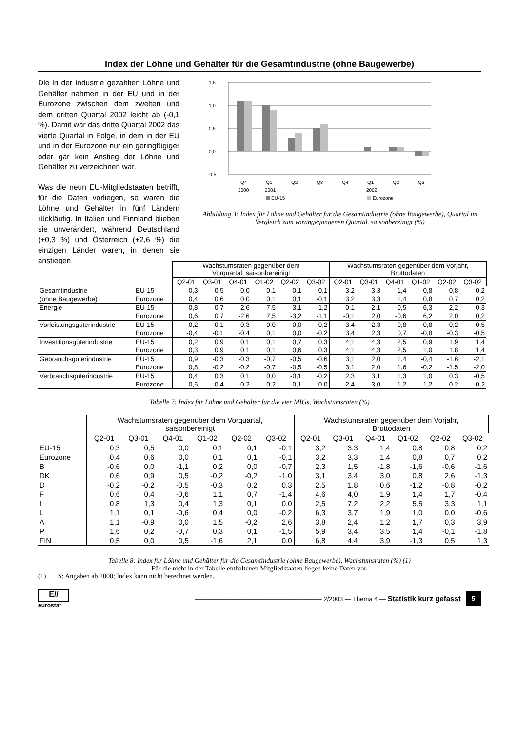Index der Löhne und Gehälter für die Gesamtindustrie (ohne Baugewerbe)
Die in der Industrie gezahlten Löhne und Gehälter nahmen in der EU und in der Eurozone zwischen dem zweiten und dem dritten Quartal 2002 leicht ab (-0,1 %). Damit war das dritte Quartal 2002 das vierte Quartal in Folge, in dem in der EU und in der Eurozone nur ein geringfügiger oder gar kein Anstieg der Löhne und Gehälter zu verzeichnen war.
Was die neun EU-Mitgliedstaaten betrifft, für die Daten vorliegen, so waren die Löhne und Gehälter in fünf Ländern rückläufig. In Italien und Finnland blieben sie unverändert, während Deutschland (+0,3 %) und Österreich (+2,6 %) die einzigen Länder waren, in denen sie anstiegen.
1,5
1,0
0,5
0,0
-0,5
Q4
Q1
Q2
Q3
Q4
Q1
Q2
Q3
2000
2001
2002
EU-15
Eurozone
Abbildung 3: Index für Löhne und Gehälter für die Gesamtindustrie (ohne Baugewerbe), Quartal im Vergleich zum vorangegangenen Quartal, saisonbereinigt (%)
| | | Wachstumsraten gegenüber dem Vorquartal, saisonbereinigt | | | | | | Wachstumsraten gegenüber dem Vorjahr, Bruttodaten | | | | | |
| | | Q2-01 | Q3-01 | Q4-01 | Q1-02 | Q2-02 | Q3-02 | Q2-01 | Q3-01 | Q4-01 | Q1-02 | Q2-02 | Q3-02 |
| Gesamtindustrie | EU-15 | 0,3 | 0,5 | 0,0 | 0,1 | 0,1 | -0,1 | 3,2 | 3,3 | 1,4 | 0,8 | 0,8 | 0,2 |
| (ohne Baugewerbe) | Eurozone | 0,4 | 0,6 | 0,0 | 0,1 | 0,1 | -0,1 | 3,2 | 3,3 | 1,4 | 0,8 | 0,7 | 0,2 |
| Energie | EU-15 | 0,8 | 0,7 | -2,6 | 7,5 | -3,1 | -1,2 | 0,1 | 2,1 | -0,5 | 6,3 | 2,2 | 0,3 |
| | Eurozone | 0,6 | 0,7 | -2,6 | 7,5 | -3,2 | -1,1 | -0,1 | 2,0 | -0,6 | 6,2 | 2,0 | 0,2 |
| Vorleistungsgüterindustrie | EU-15 | -0,2 | -0,1 | -0,3 | 0,0 | 0,0 | -0,2 | 3,4 | 2,3 | 0,8 | -0,8 | -0,2 | -0,5 |
| | Eurozone | -0,4 | -0,1 | -0,4 | 0,1 | 0,0 | -0,2 | 3,4 | 2,3 | 0,7 | -0,8 | -0,3 | -0,5 |
| Investitionsgüterindustrie | EU-15 | 0,2 | 0,9 | 0,1 | 0,1 | 0,7 | 0,3 | 4,1 | 4,3 | 2,5 | 0,9 | 1,9 | 1,4 |
| | Eurozone | 0,3 | 0,9 | 0,1 | 0,1 | 0,6 | 0,3 | 4,1 | 4,3 | 2,5 | 1,0 | 1,8 | 1,4 |
| Gebrauchsgüterindustrie | EU-15 | 0,9 | -0,3 | -0,3 | -0,7 | -0,5 | -0,6 | 3,1 | 2,0 | 1,4 | -0,4 | -1,6 | -2,1 |
| | Eurozone | 0,8 | -0,2 | -0,2 | -0,7 | -0,5 | -0,5 | 3,1 | 2,0 | 1,6 | -0,2 | -1,5 | -2,0 |
| Verbrauchsgüterindustrie | EU-15 | 0,4 | 0,3 | 0,1 | 0,0 | -0,1 | -0,2 | 2,3 | 3,1 | 1,3 | 1,0 | 0,3 | -0,5 |
| | Eurozone | 0,5 | 0,4 | -0,2 | 0,2 | -0,1 | 0,0 | 2,4 | 3,0 | 1,2 | 1,2 | 0,2 | -0,2 |
Tabelle 7: Index für Löhne und Gehälter für die vier MIGs, Wachstumsraten (%)
| | Wachstumsraten gegenüber dem Vorquartal, saisonbereinigt | | | | | | Wachstumsraten gegenüber dem Vorjahr, Bruttodaten | | | | | |
| | Q2-01 | Q3-01 | Q4-01 | Q1-02 | Q2-02 | Q3-02 | Q2-01 | Q3-01 | Q4-01 | Q1-02 | Q2-02 | Q3-02 |
| EU-15 | 0,3 | 0,5 | 0,0 | 0,1 | 0,1 | -0,1 | 3,2 | 3,3 | 1,4 | 0,8 | 0,8 | 0,2 |
| Eurozone | 0,4 | 0,6 | 0,0 | 0,1 | 0,1 | -0,1 | 3,2 | 3,3 | 1,4 | 0,8 | 0,7 | 0,2 |
| B | -0,6 | 0,0 | -1,1 | 0,2 | 0,0 | -0,7 | 2,3 | 1,5 | -1,8 | -1,6 | -0,6 | -1,6 |
| DK | 0,6 | 0,9 | 0,5 | -0,2 | -0,2 | -1,0 | 3,1 | 3,4 | 3,0 | 0,8 | 2,6 | -1,3 |
| D | -0,2 | -0,2 | -0,5 | -0,3 | 0,2 | 0,3 | 2,5 | 1,8 | 0,6 | -1,2 | -0,8 | -0,2 |
| F | 0,6 | 0,4 | -0,6 | 1,1 | 0,7 | -1,4 | 4,6 | 4,0 | 1,9 | 1,4 | 1,7 | -0,4 |
| I | 0,8 | 1,3 | 0,4 | 1,3 | 0,1 | 0,0 | 2,5 | 7,2 | 2,2 | 5,5 | 3,3 | 1,1 |
| L | 1,1 | 0,1 | -0,6 | 0,4 | 0,0 | -0,2 | 6,3 | 3,7 | 1,9 | 1,0 | 0,0 | -0,6 |
| A | 1,1 | -0,9 | 0,0 | 1,5 | -0,2 | 2,6 | 3,8 | 2,4 | 1,2 | 1,7 | 0,3 | 3,9 |
| P | 1,6 | 0,2 | -0,7 | 0,3 | 0,1 | -1,5 | 5,9 | 3,4 | 3,5 | 1,4 | -0,1 | -1,8 |
| FIN | 0,5 | 0,0 | 0,5 | -1,6 | 2,1 | 0,0 | 6,8 | 4,4 | 3,9 | -1,3 | 0,5 | 1,3 |
Tabelle 8: Index für Löhne und Gehälter für die Gesamtindustrie (ohne Baugewerbe), Wachstumsraten (%) (1)
Für die nicht in der Tabelle enthaltenen Mitgliedstaaten liegen keine Daten vor.
(1) S: Angaben ab 2000; Index kann nicht berechnet werden.
E//
eurostat
———————————————————— 2/2003 — Thema 4 — Statistik kurz gefasst
5